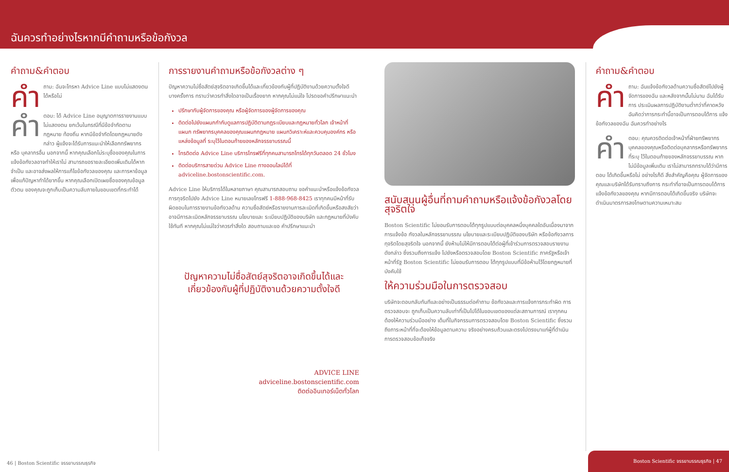ฉันควรทำอย่างไรหากมีคำถามหรือข้อกังวล
คำถาม&คำตอบ
คำ ถาม: ฉันจะโทรหา Advice Line แบบไม่แสดงตนได้หรือไม่
คำ ตอบ: ได้ Advice Line อนุญาตการรายงานแบบไม่แสดงตน ยกเว้นในกรณีที่มีข้อจำกัดตามกฎหมาย ท้องถิ่น หากมีข้อจำกัดโดยกฎหมายดังกล่าว ผู้แจ้งจะได้รับการแนะนำให้เลือกทรัพยากรหรือ บุคลากรอื่น นอกจากนี้ หากคุณเลือกไม่ระบุชื่อของคุณในการแจ้งข้อกังวลอาจทำให้เราไม่ สามารถขอรายละเอียดเพิ่มเติมได้หากจำเป็น และอาจส่งผลให้การแก้ไขข้อกังวลของคุณ และการหาข้อมูลเพื่อแก้ปัญหาทำได้ยากขึ้น หากคุณเลือกเปิดเผยชื่อของคุณข้อมูลตัวตน ของคุณจะถูกเก็บเป็นความลับภายในขอบเขตที่กระทำได้
การรายงานคำถามหรือข้อกังวลต่าง ๆ
ปัญหาความไม่ซื่อสัตย์สุจริตอาจเกิดขึ้นได้และเกี่ยวข้องกับผู้ที่ปฏิบัติงานด้วยความตั้งใจดี บางครั้งการ ทราบว่าควรทำสิ่งใดอาจเป็นเรื่องยาก หากคุณไม่แน่ใจ โปรดขอคำปรึกษาแนะนำ
ปรึกษากับผู้จัดการของคุณ หรือผู้จัดการของผู้จัดการของคุณ
ติดต่อไปยังแผนกกำกับดูแลการปฏิบัติตามกฎระเบียบและกฎหมายทั่วโลก เจ้าหน้าที่แผนก ทรัพยากรบุคคลของคุณแผนกกฎหมาย แผนกวิเคราะห์และควบคุมองค์กร หรือแหล่งข้อมูลที่ ระบุไว้ในตอนท้ายของหลักจรรยาบรรณนี้
โทรติดต่อ Advice Line บริการโทรฟรีที่ทุกคนสามารถโทรได้ทุกวันตลอด 24 ชั่วโมง
ติดต่อบริการสายด่วน Advice Line ทางออนไลน์ได้ที่ adviceline.bostonscientific.com.
Advice Line ให้บริการได้ในหลายภาษา คุณสามารถสอบถาม ขอคำแนะนำหรือแจ้งข้อกังวลการทุจริตไปยัง Advice Line หมายเลขโทรฟรี 1-888-968-8425 เราทุกคนมีหน้าที่รับผิดชอบในการรายงานข้อกังวลด้าน ความซื่อสัตย์หรือรายงานการละเมิดที่เกิดขึ้นหรือสงสัยว่าอาจมีการละเมิดหลักจรรยาบรรณ นโยบายและ ระเบียบปฏิบัติของบริษัท และกฎหมายที่บังคับใช้ทันที หากคุณไม่แน่ใจว่าควรทำสิ่งใด สอบถามและขอ คำปรึกษาแนะนำ
ปัญหาความไม่ซื่อสัตย์สุจริตอาจเกิดขึ้นได้และ เกี่ยวข้องกับผู้ที่ปฏิบัติงานด้วยความตั้งใจดี
ADVICE LINE
adviceline.bostonscientific.com
ติดต่ออินเทอร์เน็ตทั่วโลก
สนับสนุนผู้อื่นที่ถามคำถามหรือแจ้งข้อกังวลโดยสุจริตใจ
Boston Scientific ไม่ยอมรับการตอบโต้ทุกรูปแบบต่อบุคคลหนึ่งบุคคลใดอันเนื่องมาจากการแจ้งข้อ กังวลในหลักจรรยาบรรณ นโยบายและระเบียบปฏิบัติของบริษัท หรือข้อกังวลการทุจริตโดยสุจริตใจ นอกจากนี้ ยังห้ามไม่ให้มีการตอบโต้ต่อผู้ที่เข้าร่วมการตรวจสอบรายงานดังกล่าว ซึ่งรวมถึงการแจ้ง ไปยังหรือตรวจสอบโดย Boston Scientific ภาครัฐหรือเจ้าหน้าที่รัฐ Boston Scientific ไม่ยอมรับการตอบ โต้ทุกรูปแบบที่มีข้อห้ามไว้โดยกฎหมายที่บังคับใช้
ให้ความร่วมมือในการตรวจสอบ
บริษัทจะตอบกลับทันทีและอย่างเป็นธรรมต่อคำถาม ข้อกังวลและการแจ้งการกระทำผิด การตรวจสอบจะ ถูกเก็บเป็นความลับเท่าที่เป็นไปได้ในขอบเขตของแต่ละสถานการณ์ เราทุกคนต้องให้ความร่วมมืออย่าง เต็มที่ในกิจกรรมการตรวจสอบโดย Boston Scientific ซึ่งรวมถึงภาระหน้าที่ที่จะต้องให้ข้อมูลตามความ จริงอย่างครบถ้วนและตรงไปตรงมาแก่ผู้ที่ดำเนินการตรวจสอบข้อเท็จจริง
คำถาม&คำตอบ
คำ ถาม: ฉันแจ้งข้อกังวลด้านความซื่อสัตย์ไปยังผู้จัดการของฉัน และหลังจากนั้นไม่นาน ฉันได้รับการ ประเมินผลการปฏิบัติงานต่ำกว่าที่คาดหวัง ฉันคิดว่าการกระทำนี้อาจเป็นการตอบโต้การ แจ้งข้อกังวลของฉัน ฉันควรทำอย่างไร
คำ ตอบ: คุณควรติดต่อเจ้าหน้าที่ฝ่ายทรัพยากรบุคคลของคุณหรือติดต่อบุคลากรหรือทรัพยากรที่ระบุ ไว้ในตอนท้ายของหลักจรรยาบรรณ หากไม่มีข้อมูลเพิ่มเติม เราไม่สามารถทราบได้ว่ามีการตอบ โต้เกิดขึ้นหรือไม่ อย่างไรก็ดี สิ่งสำคัญคือคุณ ผู้จัดการของคุณและบริษัทได้รับทราบถึงการ กระทำที่อาจเป็นการตอบโต้การแจ้งข้อกังวลของคุณ หากมีการตอบโต้เกิดขึ้นจริง บริษัทจะดำเนินมาตรการลงโทษตามความเหมาะสม
46 | Boston Scientific จรรยาบรรณธุรกิจ
Boston Scientific จรรยาบรรณธุรกิจ | 47